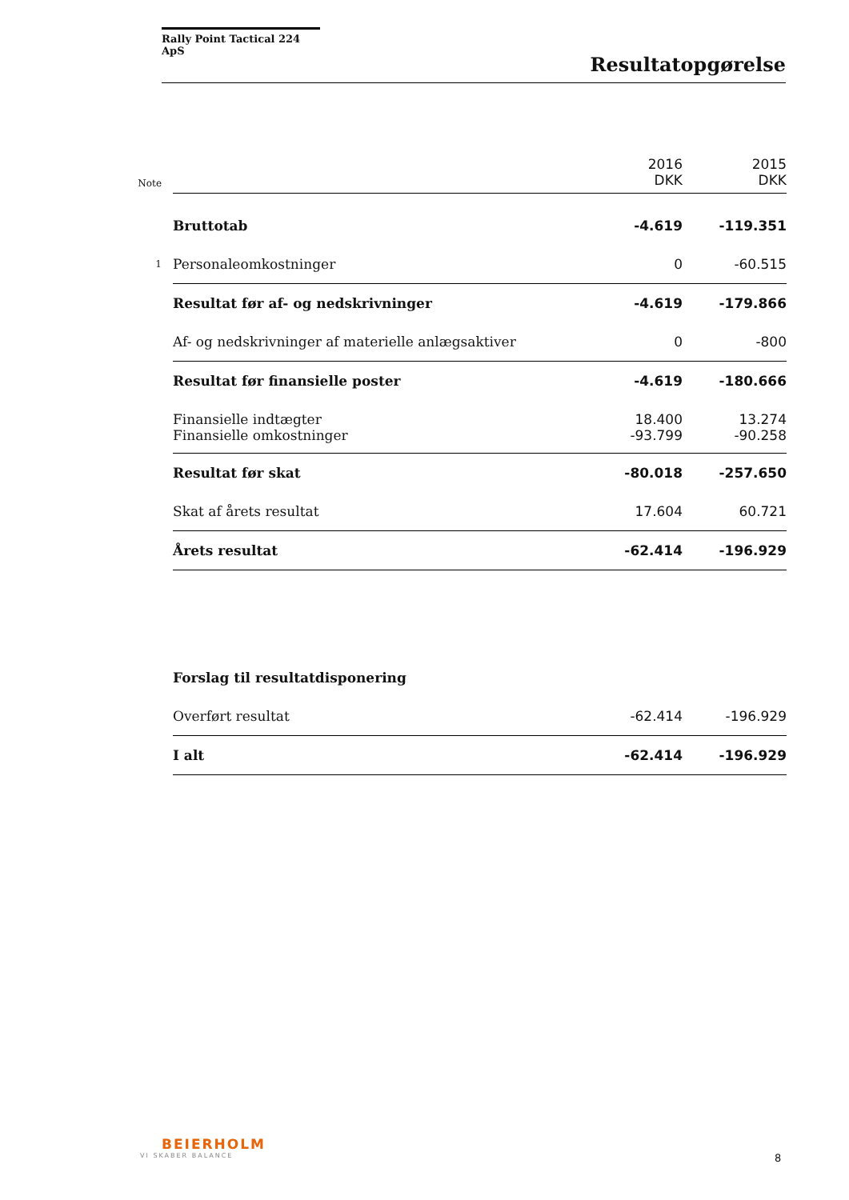Rally Point Tactical 224 ApS
Resultatopgørelse
| Note | | 2016 DKK | 2015 DKK |
| | Bruttotab | -4.619 | -119.351 |
| 1 | Personaleomkostninger | 0 | -60.515 |
| | Resultat før af- og nedskrivninger | -4.619 | -179.866 |
| | Af- og nedskrivninger af materielle anlægsaktiver | 0 | -800 |
| | Resultat før finansielle poster | -4.619 | -180.666 |
| | Finansielle indtægter | 18.400 | 13.274 |
| | Finansielle omkostninger | -93.799 | -90.258 |
| | Resultat før skat | -80.018 | -257.650 |
| | Skat af årets resultat | 17.604 | 60.721 |
| | Årets resultat | -62.414 | -196.929 |
| | Forslag til resultatdisponering | | |
| | Overført resultat | -62.414 | -196.929 |
| | I alt | -62.414 | -196.929 |
BEIERHOLM
VI SKABER BALANCE
8